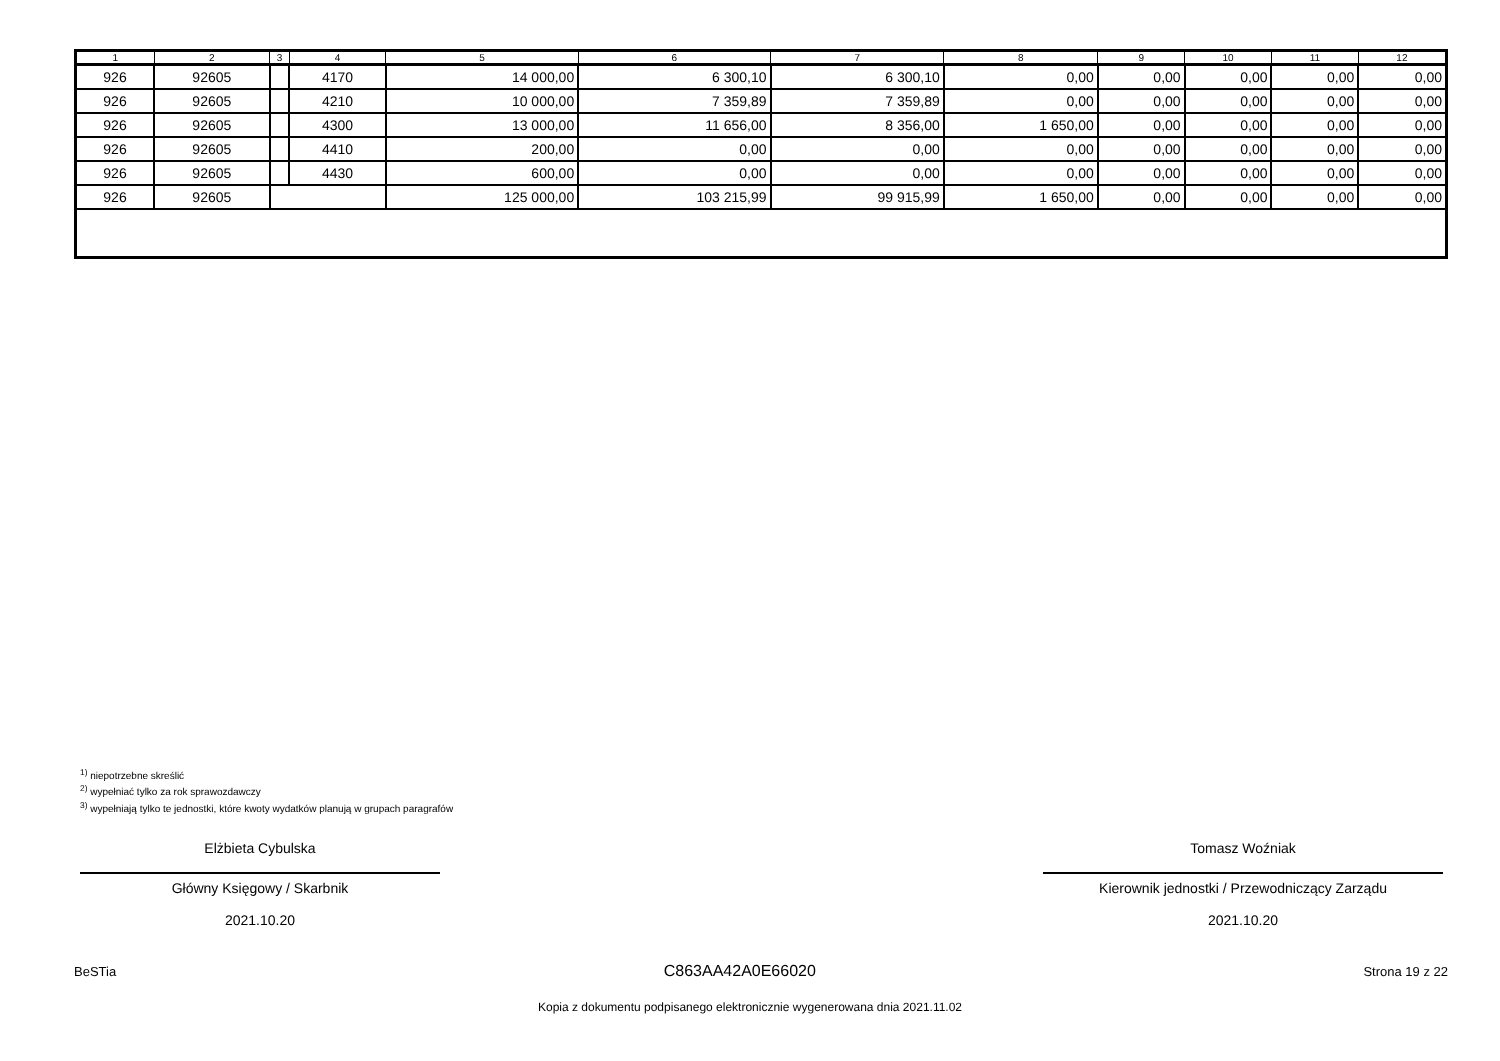| 1 | 2 | 3 | 4 | 5 | 6 | 7 | 8 | 9 | 10 | 11 | 12 |
| --- | --- | --- | --- | --- | --- | --- | --- | --- | --- | --- | --- |
| 926 | 92605 | | 4170 | 14 000,00 | 6 300,10 | 6 300,10 | 0,00 | 0,00 | 0,00 | 0,00 | 0,00 |
| 926 | 92605 | | 4210 | 10 000,00 | 7 359,89 | 7 359,89 | 0,00 | 0,00 | 0,00 | 0,00 | 0,00 |
| 926 | 92605 | | 4300 | 13 000,00 | 11 656,00 | 8 356,00 | 1 650,00 | 0,00 | 0,00 | 0,00 | 0,00 |
| 926 | 92605 | | 4410 | 200,00 | 0,00 | 0,00 | 0,00 | 0,00 | 0,00 | 0,00 | 0,00 |
| 926 | 92605 | | 4430 | 600,00 | 0,00 | 0,00 | 0,00 | 0,00 | 0,00 | 0,00 | 0,00 |
| 926 | 92605 | | | 125 000,00 | 103 215,99 | 99 915,99 | 1 650,00 | 0,00 | 0,00 | 0,00 | 0,00 |
<sup>1)</sup> niepotrzebne skreślić
<sup>2)</sup> wypełniać tylko za rok sprawozdawczy
<sup>3)</sup> wypełniają tylko te jednostki, które kwoty wydatków planują w grupach paragrafów
Elżbieta Cybulska
Główny Księgowy / Skarbnik
2021.10.20
Tomasz Woźniak
Kierownik jednostki / Przewodniczący Zarządu
2021.10.20
BeSTia C863AA42A0E66020 Strona 19 z 22
Kopia z dokumentu podpisanego elektronicznie wygenerowana dnia 2021.11.02